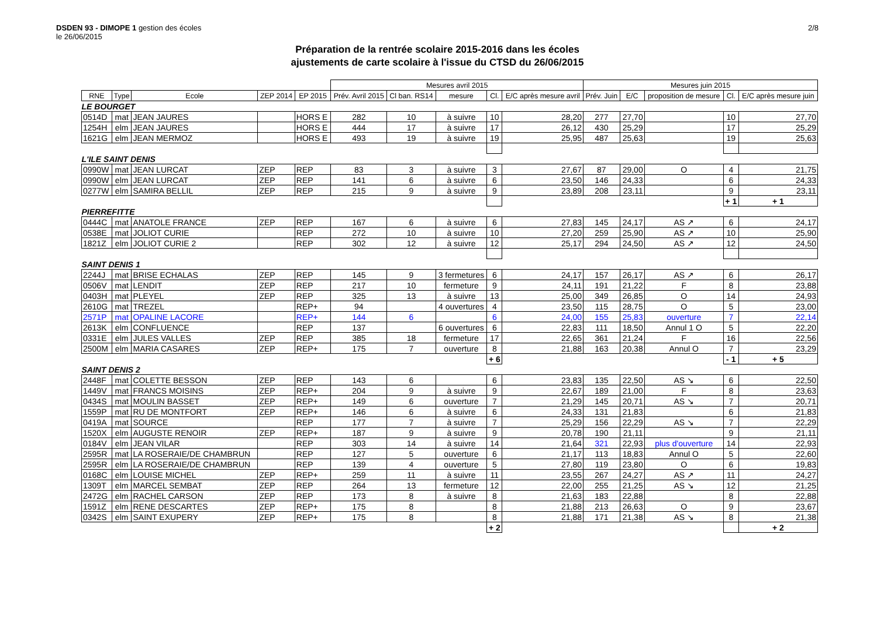DSDEN 93 - DIMOPE 1 gestion des écoles
le 26/06/2015
2/8
Préparation de la rentrée scolaire 2015-2016 dans les écoles
ajustements de carte scolaire à l'issue du CTSD du 26/06/2015
| | | | | | Mesures avril 2015 | | | | | Mesures juin 2015 | | | | |
| RNE | Type | Ecole | ZEP 2014 | EP 2015 | Prév. Avril 2015 | Cl ban. RS14 | mesure | Cl. | E/C après mesure avril | Prév. Juin | E/C | proposition de mesure | Cl. | E/C après mesure juin |
| LE BOURGET | | | | | | | | | | | | | | |
| 0514D | mat | JEAN JAURES | | HORS E | 282 | 10 | à suivre | 10 | 28,20 | 277 | 27,70 | | 10 | 27,70 |
| 1254H | elm | JEAN JAURES | | HORS E | 444 | 17 | à suivre | 17 | 26,12 | 430 | 25,29 | | 17 | 25,29 |
| 1621G | elm | JEAN MERMOZ | | HORS E | 493 | 19 | à suivre | 19 | 25,95 | 487 | 25,63 | | 19 | 25,63 |
| L'ILE SAINT DENIS | | | | | | | | | | | | | | |
| 0990W | mat | JEAN LURCAT | ZEP | REP | 83 | 3 | à suivre | 3 | 27,67 | 87 | 29,00 | O | 4 | 21,75 |
| 0990W | elm | JEAN LURCAT | ZEP | REP | 141 | 6 | à suivre | 6 | 23,50 | 146 | 24,33 | | 6 | 24,33 |
| 0277W | elm | SAMIRA BELLIL | ZEP | REP | 215 | 9 | à suivre | 9 | 23,89 | 208 | 23,11 | | 9 | 23,11 |
| | | | | | | | | | | | | | + 1 | + 1 |
| PIERREFITTE | | | | | | | | | | | | | | |
| 0444C | mat | ANATOLE FRANCE | ZEP | REP | 167 | 6 | à suivre | 6 | 27,83 | 145 | 24,17 | AS ↗ | 6 | 24,17 |
| 0538E | mat | JOLIOT CURIE | | REP | 272 | 10 | à suivre | 10 | 27,20 | 259 | 25,90 | AS ↗ | 10 | 25,90 |
| 1821Z | elm | JOLIOT CURIE 2 | | REP | 302 | 12 | à suivre | 12 | 25,17 | 294 | 24,50 | AS ↗ | 12 | 24,50 |
| SAINT DENIS 1 | | | | | | | | | | | | | | |
| 2244J | mat | BRISE ECHALAS | ZEP | REP | 145 | 9 | 3 fermetures | 6 | 24,17 | 157 | 26,17 | AS ↗ | 6 | 26,17 |
| 0506V | mat | LENDIT | ZEP | REP | 217 | 10 | fermeture | 9 | 24,11 | 191 | 21,22 | F | 8 | 23,88 |
| 0403H | mat | PLEYEL | ZEP | REP | 325 | 13 | à suivre | 13 | 25,00 | 349 | 26,85 | O | 14 | 24,93 |
| 2610G | mat | TREZEL | | REP+ | 94 | | 4 ouvertures | 4 | 23,50 | 115 | 28,75 | O | 5 | 23,00 |
| 2571P | mat | OPALINE LACORE | | REP+ | 144 | 6 | | 6 | 24,00 | 155 | 25,83 | ouverture | 7 | 22,14 |
| 2613K | elm | CONFLUENCE | | REP | 137 | | 6 ouvertures | 6 | 22,83 | 111 | 18,50 | Annul 1 O | 5 | 22,20 |
| 0331E | elm | JULES VALLES | ZEP | REP | 385 | 18 | fermeture | 17 | 22,65 | 361 | 21,24 | F | 16 | 22,56 |
| 2500M | elm | MARIA CASARES | ZEP | REP+ | 175 | 7 | ouverture | 8 | 21,88 | 163 | 20,38 | Annul O | 7 | 23,29 |
| | | | | | | | | + 6 | | | | | - 1 | + 5 |
| SAINT DENIS 2 | | | | | | | | | | | | | | |
| 2448F | mat | COLETTE BESSON | ZEP | REP | 143 | 6 | | 6 | 23,83 | 135 | 22,50 | AS ↘ | 6 | 22,50 |
| 1449V | mat | FRANCS MOISINS | ZEP | REP+ | 204 | 9 | à suivre | 9 | 22,67 | 189 | 21,00 | F | 8 | 23,63 |
| 0434S | mat | MOULIN BASSET | ZEP | REP+ | 149 | 6 | ouverture | 7 | 21,29 | 145 | 20,71 | AS ↘ | 7 | 20,71 |
| 1559P | mat | RU DE MONTFORT | ZEP | REP+ | 146 | 6 | à suivre | 6 | 24,33 | 131 | 21,83 | | 6 | 21,83 |
| 0419A | mat | SOURCE | | REP | 177 | 7 | à suivre | 7 | 25,29 | 156 | 22,29 | AS ↘ | 7 | 22,29 |
| 1520X | elm | AUGUSTE RENOIR | ZEP | REP+ | 187 | 9 | à suivre | 9 | 20,78 | 190 | 21,11 | | 9 | 21,11 |
| 0184V | elm | JEAN VILAR | | REP | 303 | 14 | à suivre | 14 | 21,64 | 321 | 22,93 | plus d'ouverture | 14 | 22,93 |
| 2595R | mat | LA ROSERAIE/DE CHAMBRUN | | REP | 127 | 5 | ouverture | 6 | 21,17 | 113 | 18,83 | Annul O | 5 | 22,60 |
| 2595R | elm | LA ROSERAIE/DE CHAMBRUN | | REP | 139 | 4 | ouverture | 5 | 27,80 | 119 | 23,80 | O | 6 | 19,83 |
| 0168C | elm | LOUISE MICHEL | ZEP | REP+ | 259 | 11 | à suivre | 11 | 23,55 | 267 | 24,27 | AS ↗ | 11 | 24,27 |
| 1309T | elm | MARCEL SEMBAT | ZEP | REP | 264 | 13 | fermeture | 12 | 22,00 | 255 | 21,25 | AS ↘ | 12 | 21,25 |
| 2472G | elm | RACHEL CARSON | ZEP | REP | 173 | 8 | à suivre | 8 | 21,63 | 183 | 22,88 | | 8 | 22,88 |
| 1591Z | elm | RENE DESCARTES | ZEP | REP+ | 175 | 8 | | 8 | 21,88 | 213 | 26,63 | O | 9 | 23,67 |
| 0342S | elm | SAINT EXUPERY | ZEP | REP+ | 175 | 8 | | 8 | 21,88 | 171 | 21,38 | AS ↘ | 8 | 21,38 |
| | | | | | | | | + 2 | | | | | | + 2 |